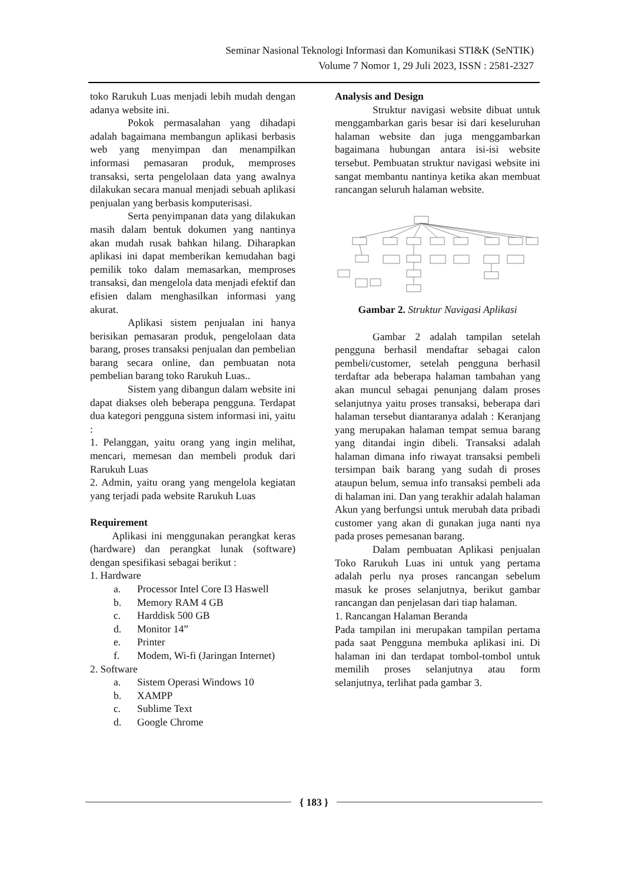Seminar Nasional Teknologi Informasi dan Komunikasi STI&K (SeNTIK)
Volume 7 Nomor 1, 29 Juli 2023, ISSN : 2581-2327
toko Rarukuh Luas menjadi lebih mudah dengan adanya website ini.
Pokok permasalahan yang dihadapi adalah bagaimana membangun aplikasi berbasis web yang menyimpan dan menampilkan informasi pemasaran produk, memproses transaksi, serta pengelolaan data yang awalnya dilakukan secara manual menjadi sebuah aplikasi penjualan yang berbasis komputerisasi.
Serta penyimpanan data yang dilakukan masih dalam bentuk dokumen yang nantinya akan mudah rusak bahkan hilang. Diharapkan aplikasi ini dapat memberikan kemudahan bagi pemilik toko dalam memasarkan, memproses transaksi, dan mengelola data menjadi efektif dan efisien dalam menghasilkan informasi yang akurat.
Aplikasi sistem penjualan ini hanya berisikan pemasaran produk, pengelolaan data barang, proses transaksi penjualan dan pembelian barang secara online, dan pembuatan nota pembelian barang toko Rarukuh Luas..
Sistem yang dibangun dalam website ini dapat diakses oleh beberapa pengguna. Terdapat dua kategori pengguna sistem informasi ini, yaitu :
1. Pelanggan, yaitu orang yang ingin melihat, mencari, memesan dan membeli produk dari Rarukuh Luas
2. Admin, yaitu orang yang mengelola kegiatan yang terjadi pada website Rarukuh Luas
Requirement
Aplikasi ini menggunakan perangkat keras (hardware) dan perangkat lunak (software) dengan spesifikasi sebagai berikut :
1. Hardware
a. Processor Intel Core I3 Haswell
b. Memory RAM 4 GB
c. Harddisk 500 GB
d. Monitor 14”
e. Printer
f. Modem, Wi-fi (Jaringan Internet)
2. Software
a. Sistem Operasi Windows 10
b. XAMPP
c. Sublime Text
d. Google Chrome
Analysis and Design
Struktur navigasi website dibuat untuk menggambarkan garis besar isi dari keseluruhan halaman website dan juga menggambarkan bagaimana hubungan antara isi-isi website tersebut. Pembuatan struktur navigasi website ini sangat membantu nantinya ketika akan membuat rancangan seluruh halaman website.
Gambar 2. Struktur Navigasi Aplikasi
Gambar 2 adalah tampilan setelah pengguna berhasil mendaftar sebagai calon pembeli/customer, setelah pengguna berhasil terdaftar ada beberapa halaman tambahan yang akan muncul sebagai penunjang dalam proses selanjutnya yaitu proses transaksi, beberapa dari halaman tersebut diantaranya adalah : Keranjang yang merupakan halaman tempat semua barang yang ditandai ingin dibeli. Transaksi adalah halaman dimana info riwayat transaksi pembeli tersimpan baik barang yang sudah di proses ataupun belum, semua info transaksi pembeli ada di halaman ini. Dan yang terakhir adalah halaman Akun yang berfungsi untuk merubah data pribadi customer yang akan di gunakan juga nanti nya pada proses pemesanan barang.
Dalam pembuatan Aplikasi penjualan Toko Rarukuh Luas ini untuk yang pertama adalah perlu nya proses rancangan sebelum masuk ke proses selanjutnya, berikut gambar rancangan dan penjelasan dari tiap halaman.
1. Rancangan Halaman Beranda
Pada tampilan ini merupakan tampilan pertama pada saat Pengguna membuka aplikasi ini. Di halaman ini dan terdapat tombol-tombol untuk memilih proses selanjutnya atau form selanjutnya, terlihat pada gambar 3.
{ 183 }